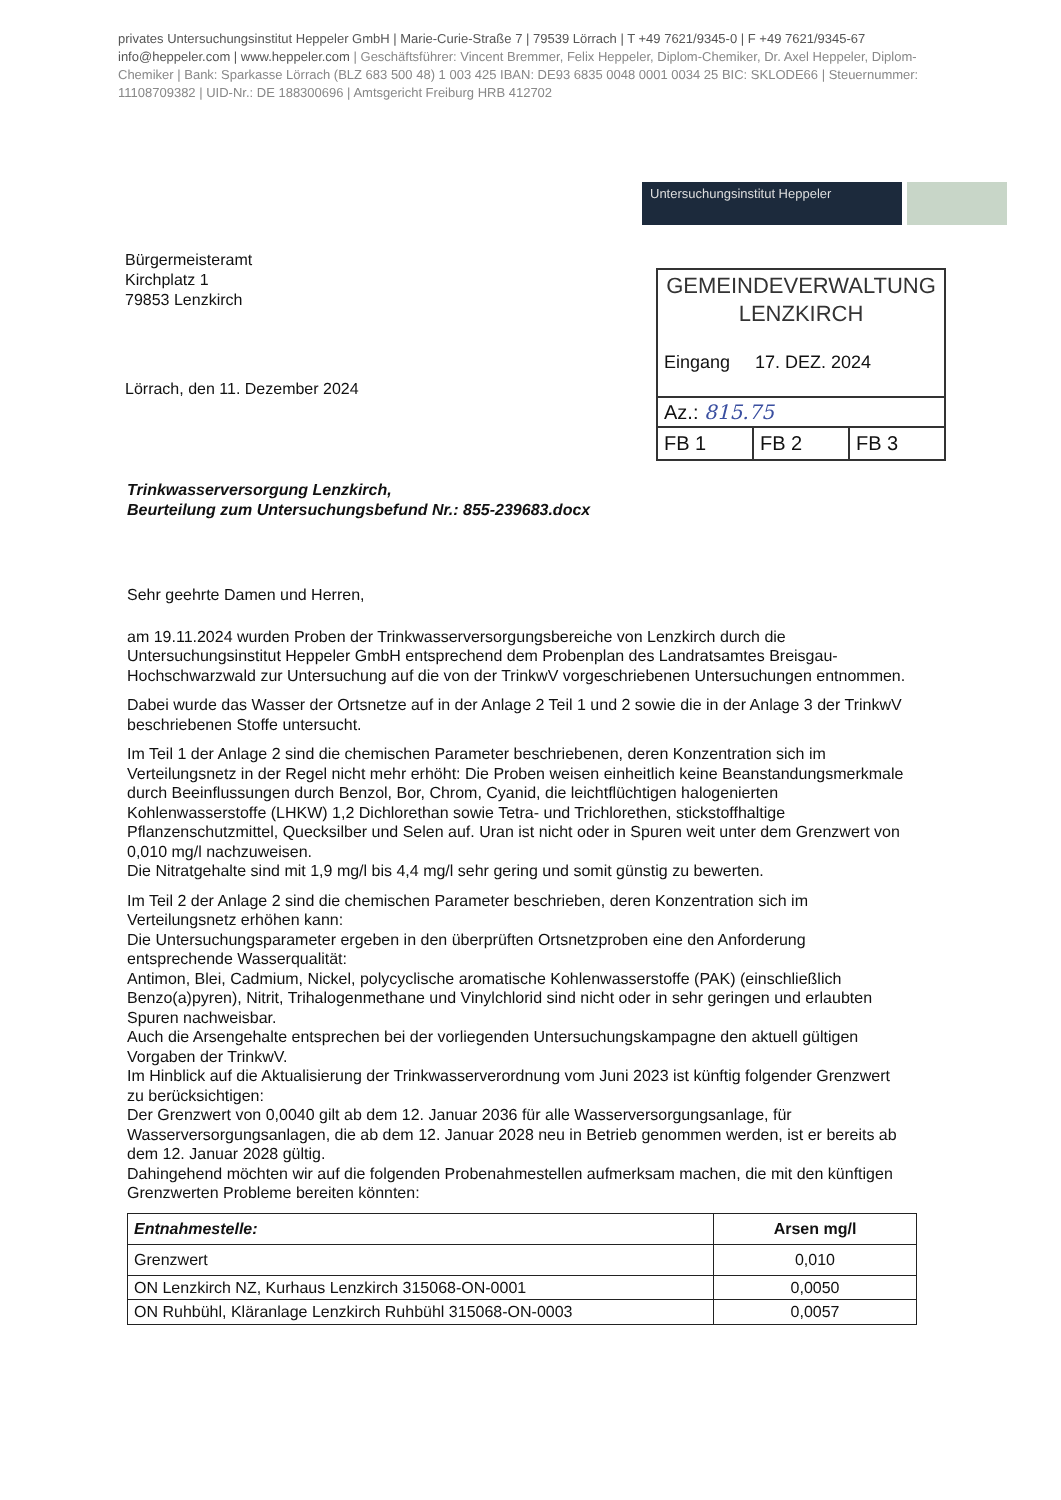privates Untersuchungsinstitut Heppeler GmbH | Marie-Curie-Straße 7 | 79539 Lörrach | T +49 7621/9345-0 | F +49 7621/9345-67 info@heppeler.com | www.heppeler.com | Geschäftsführer: Vincent Bremmer, Felix Heppeler, Diplom-Chemiker, Dr. Axel Heppeler, Diplom-Chemiker | Bank: Sparkasse Lörrach (BLZ 683 500 48) 1 003 425 IBAN: DE93 6835 0048 0001 0034 25 BIC: SKLODE66 | Steuernummer: 11108709382 | UID-Nr.: DE 188300696 | Amtsgericht Freiburg HRB 412702
Untersuchungsinstitut Heppeler
Bürgermeisteramt
Kirchplatz 1
79853 Lenzkirch
GEMEINDEVERWALTUNG
LENZKIRCH
Eingang 17. DEZ. 2024
Az.: 815.75
FB 1 FB 2 FB 3
Lörrach, den 11. Dezember 2024
Trinkwasserversorgung Lenzkirch,
Beurteilung zum Untersuchungsbefund Nr.: 855-239683.docx
Sehr geehrte Damen und Herren,
am 19.11.2024 wurden Proben der Trinkwasserversorgungsbereiche von Lenzkirch durch die Untersuchungsinstitut Heppeler GmbH entsprechend dem Probenplan des Landratsamtes Breisgau-Hochschwarzwald zur Untersuchung auf die von der TrinkwV vorgeschriebenen Untersuchungen entnommen.
Dabei wurde das Wasser der Ortsnetze auf in der Anlage 2 Teil 1 und 2 sowie die in der Anlage 3 der TrinkwV beschriebenen Stoffe untersucht.
Im Teil 1 der Anlage 2 sind die chemischen Parameter beschriebenen, deren Konzentration sich im Verteilungsnetz in der Regel nicht mehr erhöht: Die Proben weisen einheitlich keine Beanstandungsmerkmale durch Beeinflussungen durch Benzol, Bor, Chrom, Cyanid, die leichtflüchtigen halogenierten Kohlenwasserstoffe (LHKW) 1,2 Dichlorethan sowie Tetra- und Trichlorethen, stickstoffhaltige Pflanzenschutzmittel, Quecksilber und Selen auf. Uran ist nicht oder in Spuren weit unter dem Grenzwert von 0,010 mg/l nachzuweisen.
Die Nitratgehalte sind mit 1,9 mg/l bis 4,4 mg/l sehr gering und somit günstig zu bewerten.
Im Teil 2 der Anlage 2 sind die chemischen Parameter beschrieben, deren Konzentration sich im Verteilungsnetz erhöhen kann:
Die Untersuchungsparameter ergeben in den überprüften Ortsnetzproben eine den Anforderung entsprechende Wasserqualität:
Antimon, Blei, Cadmium, Nickel, polycyclische aromatische Kohlenwasserstoffe (PAK) (einschließlich Benzo(a)pyren), Nitrit, Trihalogenmethane und Vinylchlorid sind nicht oder in sehr geringen und erlaubten Spuren nachweisbar.
Auch die Arsengehalte entsprechen bei der vorliegenden Untersuchungskampagne den aktuell gültigen Vorgaben der TrinkwV.
Im Hinblick auf die Aktualisierung der Trinkwasserverordnung vom Juni 2023 ist künftig folgender Grenzwert zu berücksichtigen:
Der Grenzwert von 0,0040 gilt ab dem 12. Januar 2036 für alle Wasserversorgungsanlage, für Wasserversorgungsanlagen, die ab dem 12. Januar 2028 neu in Betrieb genommen werden, ist er bereits ab dem 12. Januar 2028 gültig.
Dahingehend möchten wir auf die folgenden Probenahmestellen aufmerksam machen, die mit den künftigen Grenzwerten Probleme bereiten könnten:
| Entnahmestelle: | Arsen mg/l |
| --- | --- |
| Grenzwert | 0,010 |
| ON Lenzkirch NZ, Kurhaus Lenzkirch 315068-ON-0001 | 0,0050 |
| ON Ruhbühl, Kläranlage Lenzkirch Ruhbühl 315068-ON-0003 | 0,0057 |